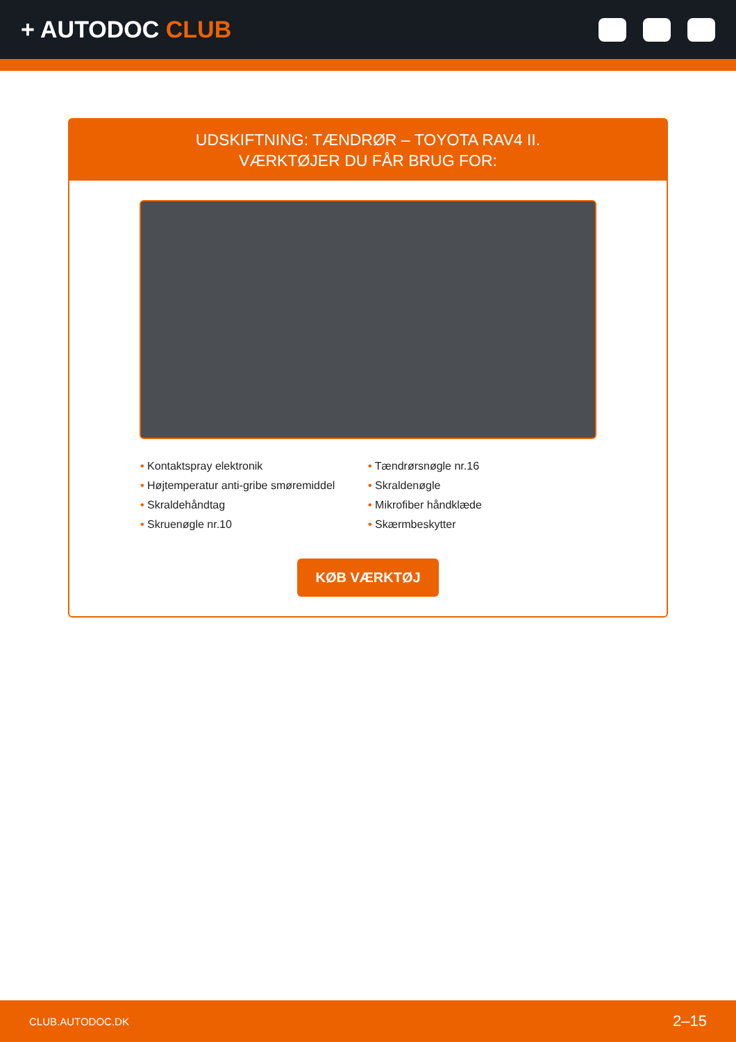+ AUTODOC CLUB
UDSKIFTNING: TÆNDRØR – TOYOTA RAV4 II.
VÆRKTØJER DU FÅR BRUG FOR:
• Kontaktspray elektronik
• Tændrørsnøgle nr.16
• Højtemperatur anti-gribe smøremiddel
• Skraldenøgle
• Skraldehåndtag
• Mikrofiber håndklæde
• Skruenøgle nr.10
• Skærmbeskytter
KØB VÆRKTØJ
CLUB.AUTODOC.DK 2–15